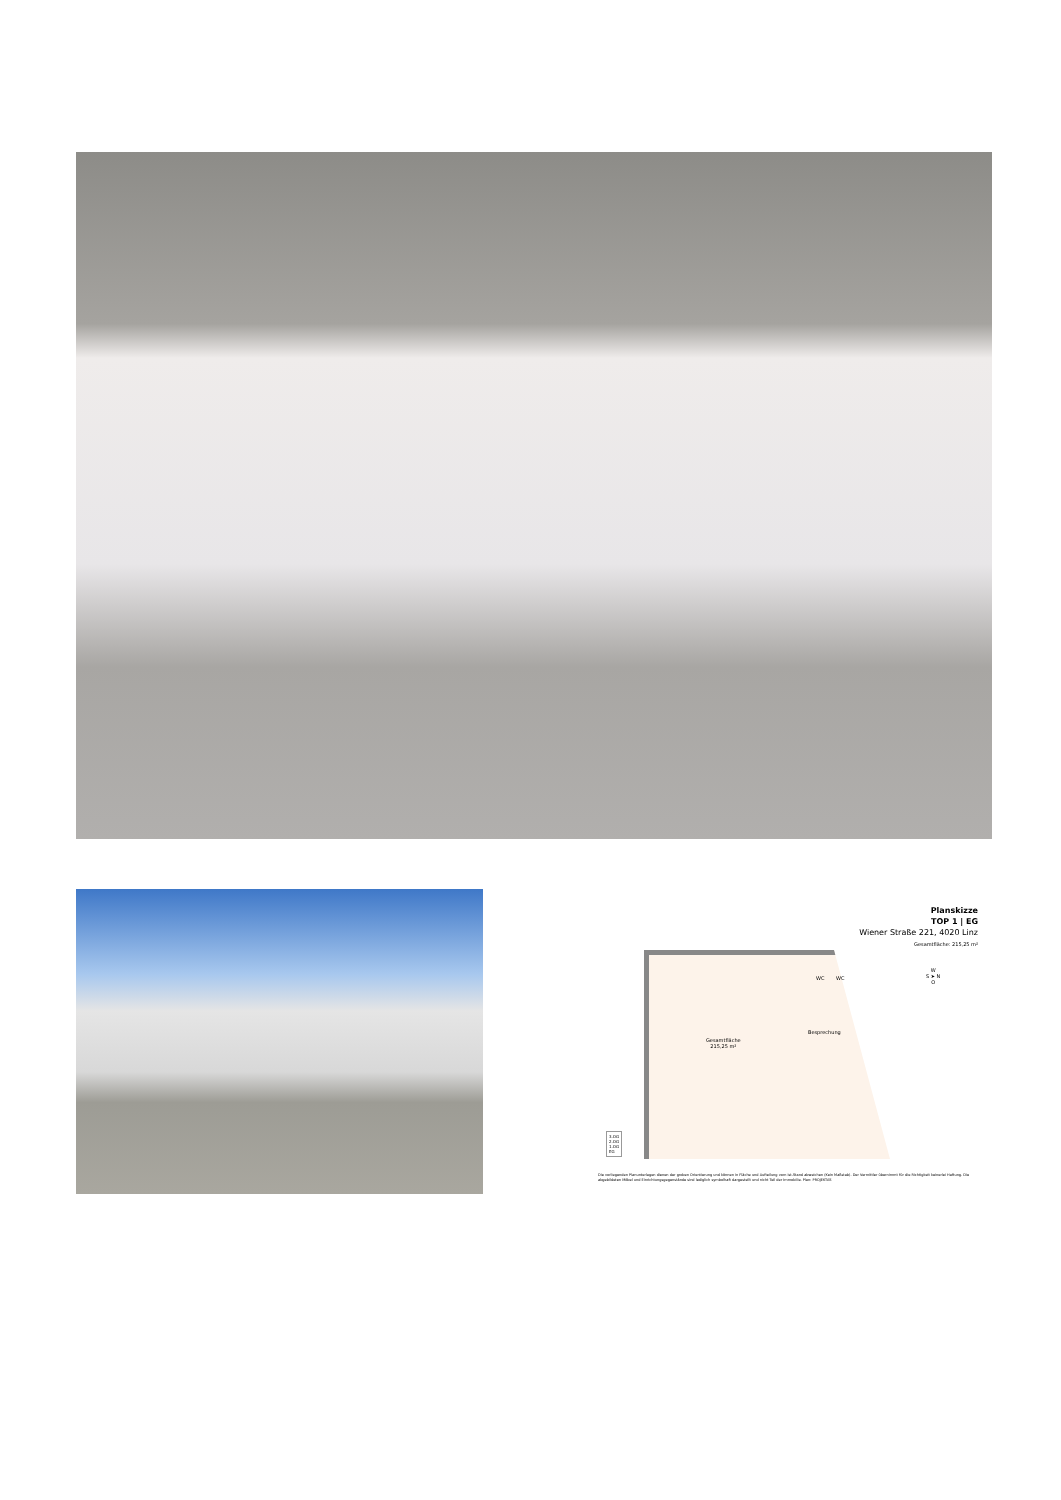Planskizze
TOP 1 | EG
Wiener Straße 221, 4020 Linz
Gesamtfläche: 215,25 m²
WC WC
Besprechung
Gesamtfläche
215,25 m²
W
S ➤ N
O
3.OG
2.OG
1.OG
EG
Die vorliegenden Planunterlagen dienen der groben Orientierung und können in Fläche und Aufteilung vom Ist-Stand abweichen (Kein Maßstab). Der Vermittler übernimmt für die Richtigkeit keinerlei Haftung. Die abgebildeten Möbel und Einrichtungsgegenstände sind lediglich symbolhaft dargestellt und nicht Teil der Immobilie. Plan: PROJEKTAS